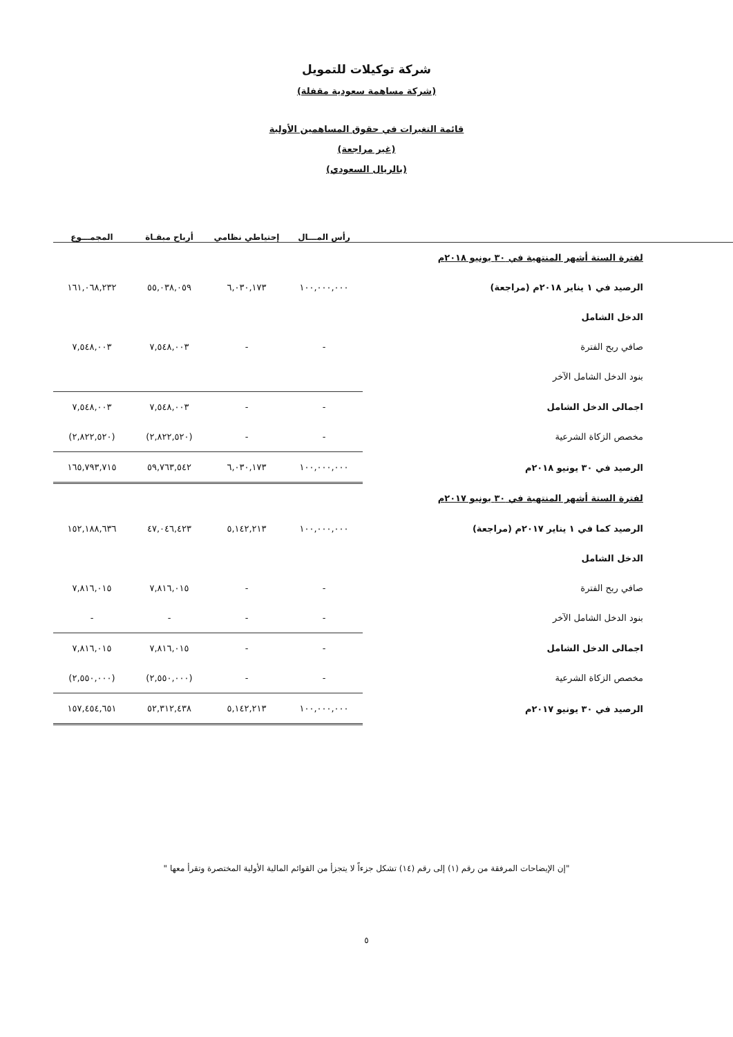شركة توكيلات للتمويل
(شركة مساهمة سعودية مقفلة)
قائمة التغيرات في حقوق المساهمين الأولية
(غير مراجعة)
(بالريال السعودي)
| | رأس المـــال | إحتياطي نظامي | أرباح مبقـاة | المجمـــوع |
| --- | --- | --- | --- | --- |
| لفترة الستة أشهر المنتهية في ٣٠ يونيو ٢٠١٨م | | | | |
| الرصيد في ١ يناير ٢٠١٨م (مراجعة) | ١٠٠,٠٠٠,٠٠٠ | ٦,٠٣٠,١٧٣ | ٥٥,٠٣٨,٠٥٩ | ١٦١,٠٦٨,٢٣٢ |
| الدخل الشامل | | | | |
| صافي ربح الفترة | - | - | ٧,٥٤٨,٠٠٣ | ٧,٥٤٨,٠٠٣ |
| بنود الدخل الشامل الآخر | | | | |
| اجمالى الدخل الشامل | - | - | ٧,٥٤٨,٠٠٣ | ٧,٥٤٨,٠٠٣ |
| مخصص الزكاة الشرعية | - | - | (٢,٨٢٢,٥٢٠) | (٢,٨٢٢,٥٢٠) |
| الرصيد في ٣٠ يونيو ٢٠١٨م | ١٠٠,٠٠٠,٠٠٠ | ٦,٠٣٠,١٧٣ | ٥٩,٧٦٣,٥٤٢ | ١٦٥,٧٩٣,٧١٥ |
| لفترة الستة أشهر المنتهية في ٣٠ يونيو ٢٠١٧م | | | | |
| الرصيد كما في ١ يناير ٢٠١٧م (مراجعة) | ١٠٠,٠٠٠,٠٠٠ | ٥,١٤٢,٢١٣ | ٤٧,٠٤٦,٤٢٣ | ١٥٢,١٨٨,٦٣٦ |
| الدخل الشامل | | | | |
| صافي ربح الفترة | - | - | ٧,٨١٦,٠١٥ | ٧,٨١٦,٠١٥ |
| بنود الدخل الشامل الآخر | - | - | - | - |
| اجمالى الدخل الشامل | - | - | ٧,٨١٦,٠١٥ | ٧,٨١٦,٠١٥ |
| مخصص الزكاة الشرعية | - | - | (٢,٥٥٠,٠٠٠) | (٢,٥٥٠,٠٠٠) |
| الرصيد في ٣٠ يونيو ٢٠١٧م | ١٠٠,٠٠٠,٠٠٠ | ٥,١٤٢,٢١٣ | ٥٢,٣١٢,٤٣٨ | ١٥٧,٤٥٤,٦٥١ |
"إن الإيضاحات المرفقة من رقم (١) إلى رقم (١٤) تشكل جزءاً لا يتجزأ من القوائم المالية الأولية المختصرة وتقرأ معها "
٥